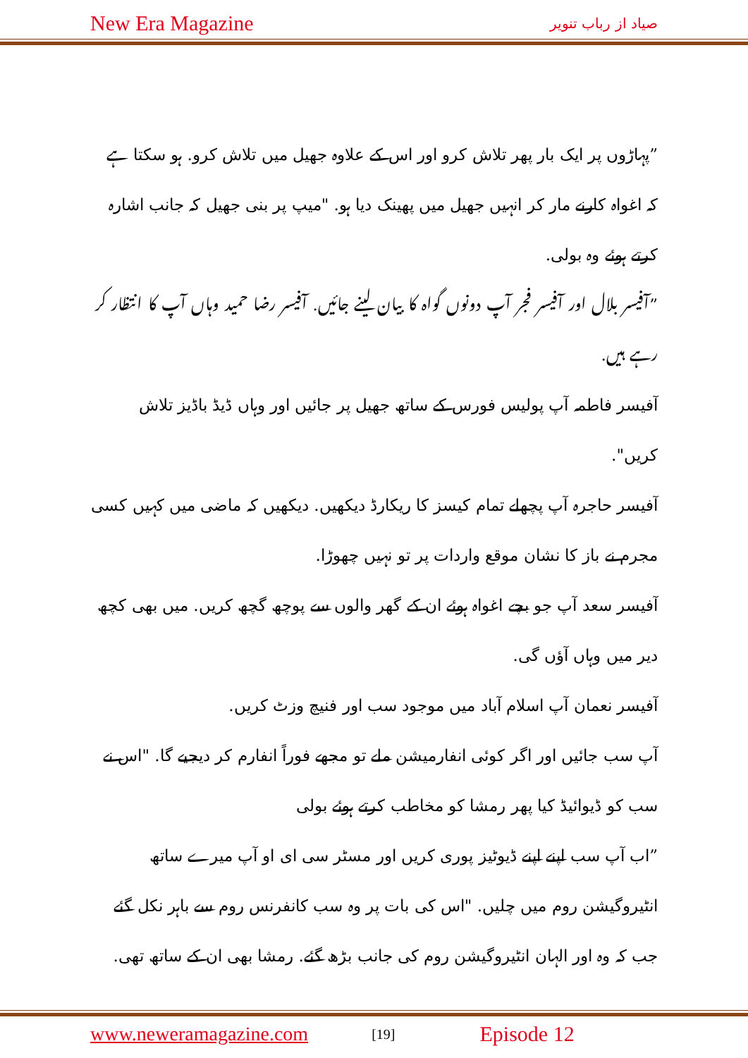New Era Magazine صیاد از رباب تنویر
”پہاڑوں پر ایک بار پھر تلاش کرو اور اس کے علاوہ جھیل میں تلاش کرو. ہو سکتا ہے کہ اغواہ کارنے مار کر انہیں جھیل میں پھینک دیا ہو. "میپ پر بنی جھیل کہ جانب اشارہ کرتے ہوئے وہ بولی.
”آفیسر بلال اور آفیسر فجر آپ دونوں گواہ کا بیان لینے جائیں. آفیسر رضا حمید وہاں آپ کا انتظار کر رہے ہیں.
آفیسر فاطمہ آپ پولیس فورس کے ساتھ جھیل پر جائیں اور وہاں ڈیڈ باڈیز تلاش کریں".
آفیسر حاجرہ آپ پچھلے تمام کیسز کا ریکارڈ دیکھیں. دیکھیں کہ ماضی میں کہیں کسی مجرم نے باز کا نشان موقع واردات پر تو نہیں چھوڑا.
آفیسر سعد آپ جو بچے اغواہ ہوئے ان کے گھر والوں سے پوچھ گچھ کریں. میں بھی کچھ دیر میں وہاں آؤں گی.
آفیسر نعمان آپ اسلام آباد میں موجود سب اور فنیچ وزٹ کریں.
آپ سب جائیں اور اگر کوئی انفارمیشن ملے تو مجھے فوراً انفارم کر دیجیے گا. "اس نے سب کو ڈیوائیڈ کیا پھر رمشا کو مخاطب کرتے ہوئے بولی
”اب آپ سب اپنے اپنے ڈیوٹیز پوری کریں اور مسٹر سی ای او آپ میرے ساتھ انٹیروگیشن روم میں چلیں. "اس کی بات پر وہ سب کانفرنس روم سے باہر نکل گئے جب کہ وہ اور الہان انٹیروگیشن روم کی جانب بڑھ گئے. رمشا بھی ان کے ساتھ تھی.
www.neweramagazine.com [19] Episode 12